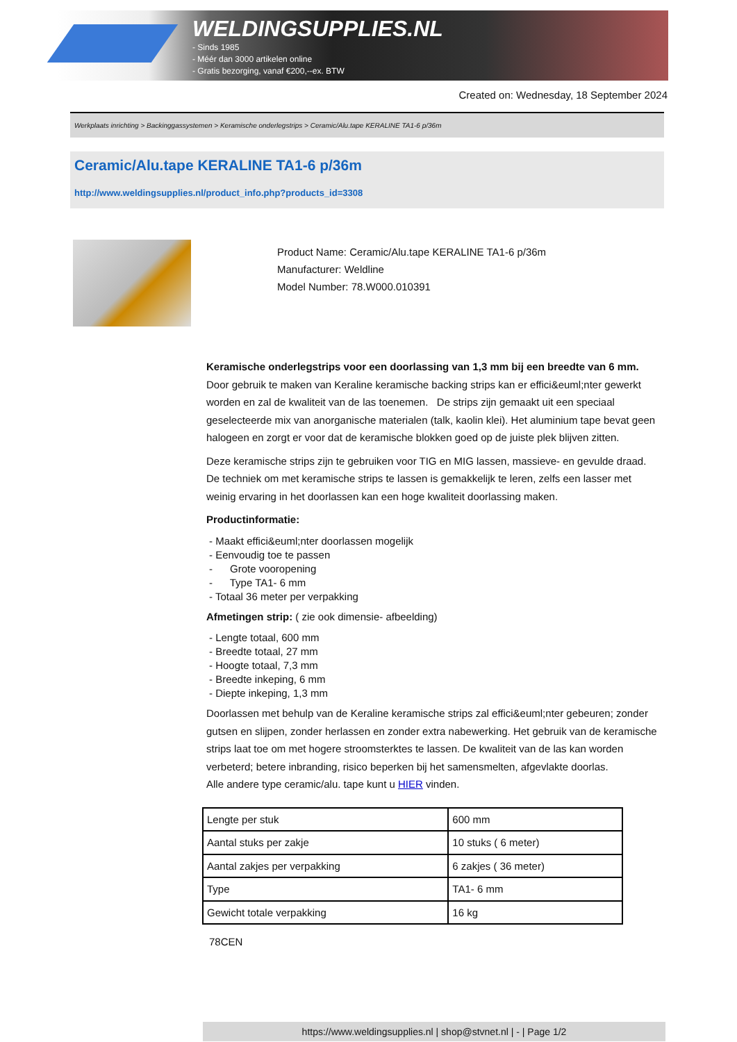WELDINGSUPPLIES.NL
- Sinds 1985
- Méér dan 3000 artikelen online
- Gratis bezorging, vanaf €200,--ex. BTW
Created on: Wednesday, 18 September 2024
Werkplaats inrichting > Backinggassystemen > Keramische onderlegstrips > Ceramic/Alu.tape KERALINE TA1-6 p/36m
Ceramic/Alu.tape KERALINE TA1-6 p/36m
http://www.weldingsupplies.nl/product_info.php?products_id=3308
Product Name: Ceramic/Alu.tape KERALINE TA1-6 p/36m
Manufacturer: Weldline
Model Number: 78.W000.010391
Keramische onderlegstrips voor een doorlassing van 1,3 mm bij een breedte van 6 mm. Door gebruik te maken van Keraline keramische backing strips kan er effici&euml;nter gewerkt worden en zal de kwaliteit van de las toenemen. De strips zijn gemaakt uit een speciaal geselecteerde mix van anorganische materialen (talk, kaolin klei). Het aluminium tape bevat geen halogeen en zorgt er voor dat de keramische blokken goed op de juiste plek blijven zitten.
Deze keramische strips zijn te gebruiken voor TIG en MIG lassen, massieve- en gevulde draad. De techniek om met keramische strips te lassen is gemakkelijk te leren, zelfs een lasser met weinig ervaring in het doorlassen kan een hoge kwaliteit doorlassing maken.
Productinformatie:
- Maakt effici&euml;nter doorlassen mogelijk
- Eenvoudig toe te passen
- Grote vooropening
- Type TA1- 6 mm
- Totaal 36 meter per verpakking
Afmetingen strip: ( zie ook dimensie- afbeelding)
- Lengte totaal, 600 mm
- Breedte totaal, 27 mm
- Hoogte totaal, 7,3 mm
- Breedte inkeping, 6 mm
- Diepte inkeping, 1,3 mm
Doorlassen met behulp van de Keraline keramische strips zal effici&euml;nter gebeuren; zonder gutsen en slijpen, zonder herlassen en zonder extra nabewerking. Het gebruik van de keramische strips laat toe om met hogere stroomsterktes te lassen. De kwaliteit van de las kan worden verbeterd; betere inbranding, risico beperken bij het samensmelten, afgevlakte doorlas.
Alle andere type ceramic/alu. tape kunt u HIER vinden.
| Lengte per stuk | 600 mm |
| Aantal stuks per zakje | 10 stuks ( 6 meter) |
| Aantal zakjes per verpakking | 6 zakjes ( 36 meter) |
| Type | TA1- 6 mm |
| Gewicht totale verpakking | 16 kg |
78CEN
https://www.weldingsupplies.nl | shop@stvnet.nl | - | Page 1/2